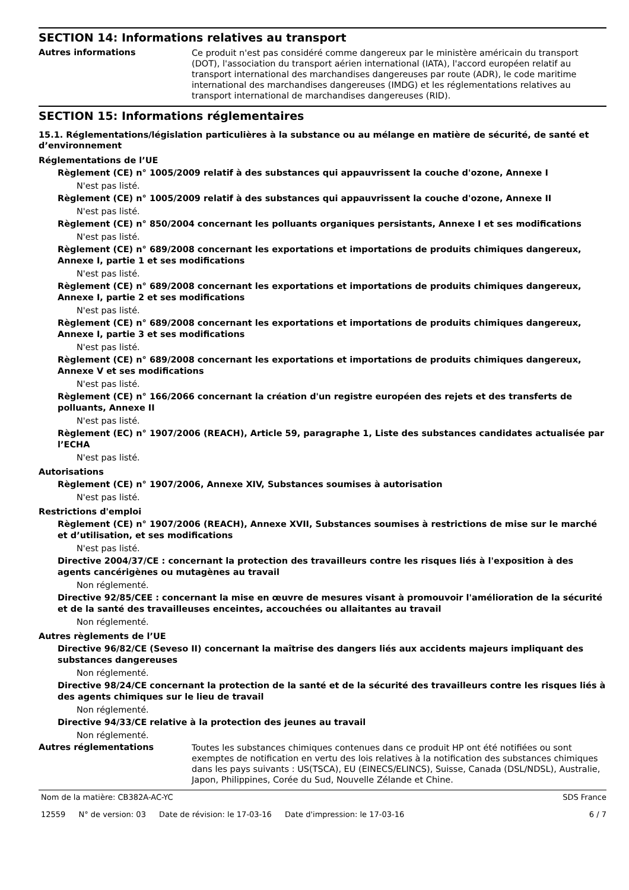SECTION 14: Informations relatives au transport
Autres informations
Ce produit n'est pas considéré comme dangereux par le ministère américain du transport (DOT), l'association du transport aérien international (IATA), l'accord européen relatif au transport international des marchandises dangereuses par route (ADR), le code maritime international des marchandises dangereuses (IMDG) et les réglementations relatives au transport international de marchandises dangereuses (RID).
SECTION 15: Informations réglementaires
15.1. Réglementations/législation particulières à la substance ou au mélange en matière de sécurité, de santé et d’environnement
Réglementations de l’UE
Règlement (CE) n° 1005/2009 relatif à des substances qui appauvrissent la couche d'ozone, Annexe I
N'est pas listé.
Règlement (CE) n° 1005/2009 relatif à des substances qui appauvrissent la couche d'ozone, Annexe II
N'est pas listé.
Règlement (CE) n° 850/2004 concernant les polluants organiques persistants, Annexe I et ses modifications
N'est pas listé.
Règlement (CE) n° 689/2008 concernant les exportations et importations de produits chimiques dangereux, Annexe I, partie 1 et ses modifications
N'est pas listé.
Règlement (CE) n° 689/2008 concernant les exportations et importations de produits chimiques dangereux, Annexe I, partie 2 et ses modifications
N'est pas listé.
Règlement (CE) n° 689/2008 concernant les exportations et importations de produits chimiques dangereux, Annexe I, partie 3 et ses modifications
N'est pas listé.
Règlement (CE) n° 689/2008 concernant les exportations et importations de produits chimiques dangereux, Annexe V et ses modifications
N'est pas listé.
Règlement (CE) n° 166/2066 concernant la création d'un registre européen des rejets et des transferts de polluants, Annexe II
N'est pas listé.
Règlement (EC) n° 1907/2006 (REACH), Article 59, paragraphe 1, Liste des substances candidates actualisée par l’ECHA
N'est pas listé.
Autorisations
Règlement (CE) n° 1907/2006, Annexe XIV, Substances soumises à autorisation
N'est pas listé.
Restrictions d'emploi
Règlement (CE) n° 1907/2006 (REACH), Annexe XVII, Substances soumises à restrictions de mise sur le marché et d’utilisation, et ses modifications
N'est pas listé.
Directive 2004/37/CE : concernant la protection des travailleurs contre les risques liés à l'exposition à des agents cancérigènes ou mutagènes au travail
Non réglementé.
Directive 92/85/CEE : concernant la mise en œuvre de mesures visant à promouvoir l'amélioration de la sécurité et de la santé des travailleuses enceintes, accouchées ou allaitantes au travail
Non réglementé.
Autres règlements de l’UE
Directive 96/82/CE (Seveso II) concernant la maîtrise des dangers liés aux accidents majeurs impliquant des substances dangereuses
Non réglementé.
Directive 98/24/CE concernant la protection de la santé et de la sécurité des travailleurs contre les risques liés à des agents chimiques sur le lieu de travail
Non réglementé.
Directive 94/33/CE relative à la protection des jeunes au travail
Non réglementé.
Autres réglementations
Toutes les substances chimiques contenues dans ce produit HP ont été notifiées ou sont exemptes de notification en vertu des lois relatives à la notification des substances chimiques dans les pays suivants : US(TSCA), EU (EINECS/ELINCS), Suisse, Canada (DSL/NDSL), Australie, Japon, Philippines, Corée du Sud, Nouvelle Zélande et Chine.
Nom de la matière: CB382A-AC-YC
SDS France
12559 N° de version: 03 Date de révision: le 17-03-16 Date d'impression: le 17-03-16
6 / 7